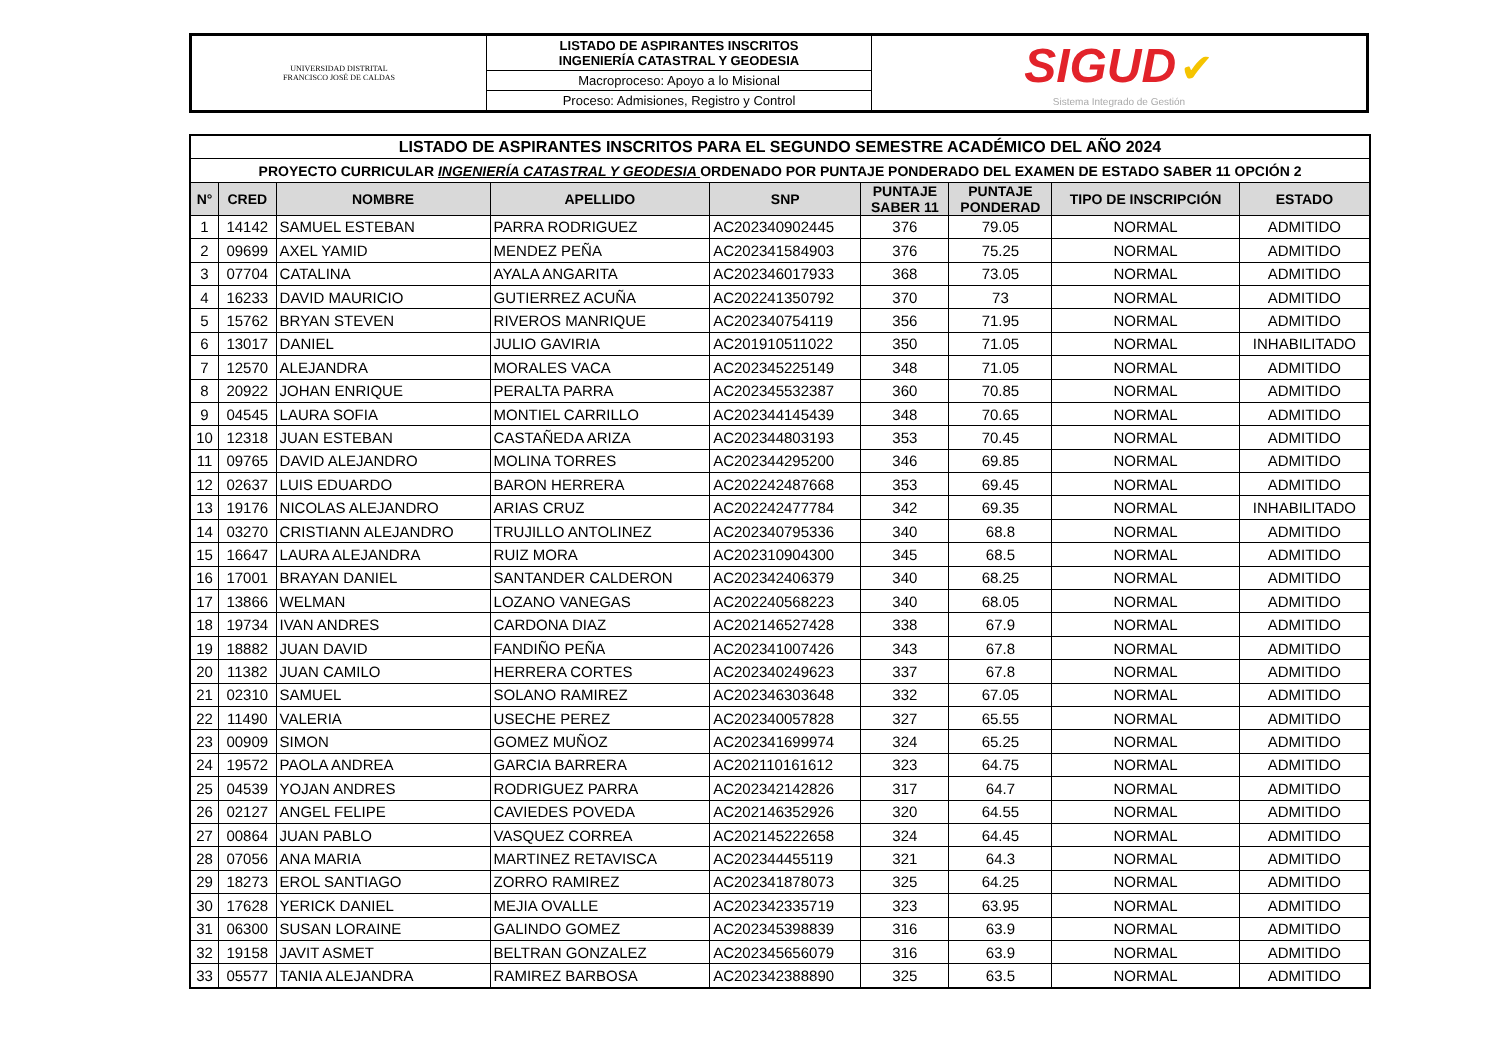| UNIVERSIDAD DISTRITAL FRANCISCO JOSÉ DE CALDAS | LISTADO DE ASPIRANTES INSCRITOS INGENIERÍA CATASTRAL Y GEODESIA | SIGUD ✔ Sistema Integrado de Gestión |
| | Macroproceso: Apoyo a lo Misional | |
| | Proceso: Admisiones, Registro y Control | |
| LISTADO DE ASPIRANTES INSCRITOS PARA EL SEGUNDO SEMESTRE ACADÉMICO DEL AÑO 2024 | | | | | | | | |
| PROYECTO CURRICULAR INGENIERÍA CATASTRAL Y GEODESIA ORDENADO POR PUNTAJE PONDERADO DEL EXAMEN DE ESTADO SABER 11 OPCIÓN 2 | | | | | | | | |
| N° | CRED | NOMBRE | APELLIDO | SNP | PUNTAJE SABER 11 | PUNTAJE PONDERAD | TIPO DE INSCRIPCIÓN | ESTADO |
| 1 | 14142 | SAMUEL ESTEBAN | PARRA RODRIGUEZ | AC202340902445 | 376 | 79.05 | NORMAL | ADMITIDO |
| 2 | 09699 | AXEL YAMID | MENDEZ PEÑA | AC202341584903 | 376 | 75.25 | NORMAL | ADMITIDO |
| 3 | 07704 | CATALINA | AYALA ANGARITA | AC202346017933 | 368 | 73.05 | NORMAL | ADMITIDO |
| 4 | 16233 | DAVID MAURICIO | GUTIERREZ ACUÑA | AC202241350792 | 370 | 73 | NORMAL | ADMITIDO |
| 5 | 15762 | BRYAN STEVEN | RIVEROS MANRIQUE | AC202340754119 | 356 | 71.95 | NORMAL | ADMITIDO |
| 6 | 13017 | DANIEL | JULIO GAVIRIA | AC201910511022 | 350 | 71.05 | NORMAL | INHABILITADO |
| 7 | 12570 | ALEJANDRA | MORALES VACA | AC202345225149 | 348 | 71.05 | NORMAL | ADMITIDO |
| 8 | 20922 | JOHAN ENRIQUE | PERALTA PARRA | AC202345532387 | 360 | 70.85 | NORMAL | ADMITIDO |
| 9 | 04545 | LAURA SOFIA | MONTIEL CARRILLO | AC202344145439 | 348 | 70.65 | NORMAL | ADMITIDO |
| 10 | 12318 | JUAN ESTEBAN | CASTAÑEDA ARIZA | AC202344803193 | 353 | 70.45 | NORMAL | ADMITIDO |
| 11 | 09765 | DAVID ALEJANDRO | MOLINA TORRES | AC202344295200 | 346 | 69.85 | NORMAL | ADMITIDO |
| 12 | 02637 | LUIS EDUARDO | BARON HERRERA | AC202242487668 | 353 | 69.45 | NORMAL | ADMITIDO |
| 13 | 19176 | NICOLAS ALEJANDRO | ARIAS CRUZ | AC202242477784 | 342 | 69.35 | NORMAL | INHABILITADO |
| 14 | 03270 | CRISTIANN ALEJANDRO | TRUJILLO ANTOLINEZ | AC202340795336 | 340 | 68.8 | NORMAL | ADMITIDO |
| 15 | 16647 | LAURA ALEJANDRA | RUIZ MORA | AC202310904300 | 345 | 68.5 | NORMAL | ADMITIDO |
| 16 | 17001 | BRAYAN DANIEL | SANTANDER CALDERON | AC202342406379 | 340 | 68.25 | NORMAL | ADMITIDO |
| 17 | 13866 | WELMAN | LOZANO VANEGAS | AC202240568223 | 340 | 68.05 | NORMAL | ADMITIDO |
| 18 | 19734 | IVAN ANDRES | CARDONA DIAZ | AC202146527428 | 338 | 67.9 | NORMAL | ADMITIDO |
| 19 | 18882 | JUAN DAVID | FANDIÑO PEÑA | AC202341007426 | 343 | 67.8 | NORMAL | ADMITIDO |
| 20 | 11382 | JUAN CAMILO | HERRERA CORTES | AC202340249623 | 337 | 67.8 | NORMAL | ADMITIDO |
| 21 | 02310 | SAMUEL | SOLANO RAMIREZ | AC202346303648 | 332 | 67.05 | NORMAL | ADMITIDO |
| 22 | 11490 | VALERIA | USECHE PEREZ | AC202340057828 | 327 | 65.55 | NORMAL | ADMITIDO |
| 23 | 00909 | SIMON | GOMEZ MUÑOZ | AC202341699974 | 324 | 65.25 | NORMAL | ADMITIDO |
| 24 | 19572 | PAOLA ANDREA | GARCIA BARRERA | AC202110161612 | 323 | 64.75 | NORMAL | ADMITIDO |
| 25 | 04539 | YOJAN ANDRES | RODRIGUEZ PARRA | AC202342142826 | 317 | 64.7 | NORMAL | ADMITIDO |
| 26 | 02127 | ANGEL FELIPE | CAVIEDES POVEDA | AC202146352926 | 320 | 64.55 | NORMAL | ADMITIDO |
| 27 | 00864 | JUAN PABLO | VASQUEZ CORREA | AC202145222658 | 324 | 64.45 | NORMAL | ADMITIDO |
| 28 | 07056 | ANA MARIA | MARTINEZ RETAVISCA | AC202344455119 | 321 | 64.3 | NORMAL | ADMITIDO |
| 29 | 18273 | EROL SANTIAGO | ZORRO RAMIREZ | AC202341878073 | 325 | 64.25 | NORMAL | ADMITIDO |
| 30 | 17628 | YERICK DANIEL | MEJIA OVALLE | AC202342335719 | 323 | 63.95 | NORMAL | ADMITIDO |
| 31 | 06300 | SUSAN LORAINE | GALINDO GOMEZ | AC202345398839 | 316 | 63.9 | NORMAL | ADMITIDO |
| 32 | 19158 | JAVIT ASMET | BELTRAN GONZALEZ | AC202345656079 | 316 | 63.9 | NORMAL | ADMITIDO |
| 33 | 05577 | TANIA ALEJANDRA | RAMIREZ BARBOSA | AC202342388890 | 325 | 63.5 | NORMAL | ADMITIDO |